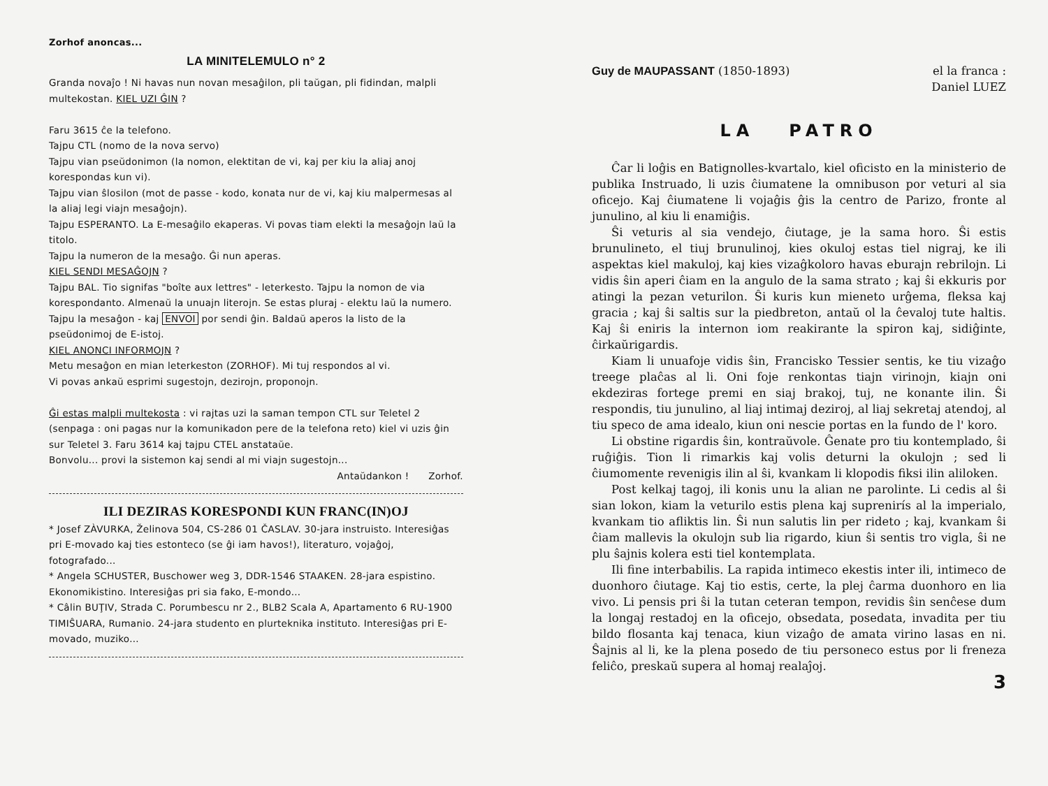Zorhof anoncas...
LA MINITELEMULO n° 2
Granda novaĵo ! Ni havas nun novan mesaĝilon, pli taŭgan, pli fidindan, malpli multekostan. KIEL UZI ĜIN ?
Faru 3615 ĉe la telefono.
Tajpu CTL (nomo de la nova servo)
Tajpu vian pseŭdonimon (la nomon, elektitan de vi, kaj per kiu la aliaj anoj korespondas kun vi).
Tajpu vian ŝlosilon (mot de passe - kodo, konata nur de vi, kaj kiu malpermesas al la aliaj legi viajn mesaĝojn).
Tajpu ESPERANTO. La E-mesaĝilo ekaperas. Vi povas tiam elekti la mesaĝojn laŭ la titolo.
Tajpu la numeron de la mesaĝo. Ĝi nun aperas.
KIEL SENDI MESAĜOJN ?
Tajpu BAL. Tio signifas "boîte aux lettres" - leterkesto. Tajpu la nomon de via korespondanto. Almenaŭ la unuajn literojn. Se estas pluraj - elektu laŭ la numero.
Tajpu la mesaĝon - kaj ENVOI por sendi ĝin. Baldaŭ aperos la listo de la pseŭdonimoj de E-istoj.
KIEL ANONCI INFORMOJN ?
Metu mesaĝon en mian leterkeston (ZORHOF). Mi tuj respondos al vi.
Vi povas ankaŭ esprimi sugestojn, dezirojn, proponojn.
Ĝi estas malpli multekosta : vi rajtas uzi la saman tempon CTL sur Teletel 2 (senpaga : oni pagas nur la komunikadon pere de la telefona reto) kiel vi uzis ĝin sur Teletel 3. Faru 3614 kaj tajpu CTEL anstataŭe.
Bonvolu... provi la sistemon kaj sendi al mi viajn sugestojn...
Antaŭdankon ! Zorhof.
ILI DEZIRAS KORESPONDI KUN FRANC(IN)OJ
* Josef ZÀVURKA, Želinova 504, CS-286 01 ČASLAV. 30-jara instruisto. Interesiĝas pri E-movado kaj ties estonteco (se ĝi iam havos!), literaturo, vojaĝoj, fotografado...
* Angela SCHUSTER, Buschower weg 3, DDR-1546 STAAKEN. 28-jara espistino. Ekonomikistino. Interesiĝas pri sia fako, E-mondo...
* Câlin BUŢIV, Strada C. Porumbescu nr 2., BLB2 Scala A, Apartamento 6 RU-1900 TIMIŜUARA, Rumanio. 24-jara studento en plurteknika instituto. Interesiĝas pri E-movado, muziko...
Guy de MAUPASSANT (1850-1893) el la franca :
Daniel LUEZ
LA PATRO
Ĉar li loĝis en Batignolles-kvartalo, kiel oficisto en la ministerio de publika Instruado, li uzis ĉiumatene la omnibuson por veturi al sia oficejo. Kaj ĉiumatene li vojaĝis ĝis la centro de Parizo, fronte al junulino, al kiu li enamiĝis.
Ŝi veturis al sia vendejo, ĉiutage, je la sama horo. Ŝi estis brunulineto, el tiuj brunulinoj, kies okuloj estas tiel nigraj, ke ili aspektas kiel makuloj, kaj kies vizaĝkoloro havas eburajn rebrilojn. Li vidis ŝin aperi ĉiam en la angulo de la sama strato ; kaj ŝi ekkuris por atingi la pezan veturilon. Ŝi kuris kun mieneto urĝema, fleksa kaj gracia ; kaj ŝi saltis sur la piedbreton, antaŭ ol la ĉevaloj tute haltis. Kaj ŝi eniris la internon iom reakirante la spiron kaj, sidiĝinte, ĉirkaŭrigardis.
Kiam li unuafoje vidis ŝin, Francisko Tessier sentis, ke tiu vizaĝo treege plaĉas al li. Oni foje renkontas tiajn virinojn, kiajn oni ekdeziras fortege premi en siaj brakoj, tuj, ne konante ilin. Ŝi respondis, tiu junulino, al liaj intimaj deziroj, al liaj sekretaj atendoj, al tiu speco de ama idealo, kiun oni nescie portas en la fundo de l' koro.
Li obstine rigardis ŝin, kontraŭvole. Ĝenate pro tiu kontemplado, ŝi ruĝiĝis. Tion li rimarkis kaj volis deturni la okulojn ; sed li ĉiumomente revenigis ilin al ŝi, kvankam li klopodis fiksi ilin aliloken.
Post kelkaj tagoj, ili konis unu la alian ne parolinte. Li cedis al ŝi sian lokon, kiam la veturilo estis plena kaj suprenirís al la imperialo, kvankam tio afliktis lin. Ŝi nun salutis lin per rideto ; kaj, kvankam ŝi ĉiam mallevis la okulojn sub lia rigardo, kiun ŝi sentis tro vigla, ŝi ne plu ŝajnis kolera esti tiel kontemplata.
Ili fine interbabilis. La rapida intimeco ekestis inter ili, intimeco de duonhoro ĉiutage. Kaj tio estis, certe, la plej ĉarma duonhoro en lia vivo. Li pensis pri ŝi la tutan ceteran tempon, revidis ŝin senĉese dum la longaj restadoj en la oficejo, obsedata, posedata, invadita per tiu bildo flosanta kaj tenaca, kiun vizaĝo de amata virino lasas en ni. Ŝajnis al li, ke la plena posedo de tiu personeco estus por li freneza feliĉo, preskaŭ supera al homaj realaĵoj.
3